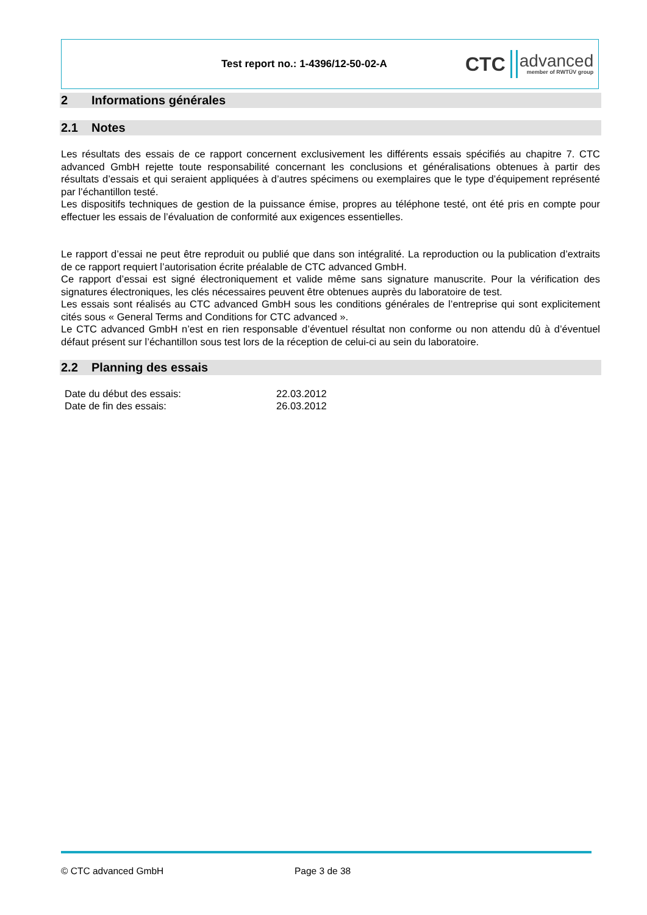Test report no.: 1-4396/12-50-02-A
CTC advanced
member of RWTÜV group
2 Informations générales
2.1 Notes
Les résultats des essais de ce rapport concernent exclusivement les différents essais spécifiés au chapitre 7. CTC advanced GmbH rejette toute responsabilité concernant les conclusions et généralisations obtenues à partir des résultats d’essais et qui seraient appliquées à d’autres spécimens ou exemplaires que le type d’équipement représenté par l’échantillon testé.
Les dispositifs techniques de gestion de la puissance émise, propres au téléphone testé, ont été pris en compte pour effectuer les essais de l’évaluation de conformité aux exigences essentielles.
Le rapport d’essai ne peut être reproduit ou publié que dans son intégralité. La reproduction ou la publication d’extraits de ce rapport requiert l’autorisation écrite préalable de CTC advanced GmbH.
Ce rapport d’essai est signé électroniquement et valide même sans signature manuscrite. Pour la vérification des signatures électroniques, les clés nécessaires peuvent être obtenues auprès du laboratoire de test.
Les essais sont réalisés au CTC advanced GmbH sous les conditions générales de l’entreprise qui sont explicitement cités sous « General Terms and Conditions for CTC advanced ».
Le CTC advanced GmbH n’est en rien responsable d’éventuel résultat non conforme ou non attendu dû à d’éventuel défaut présent sur l’échantillon sous test lors de la réception de celui-ci au sein du laboratoire.
2.2 Planning des essais
| Date du début des essais: | 22.03.2012 |
| Date de fin des essais: | 26.03.2012 |
© CTC advanced GmbH Page 3 de 38